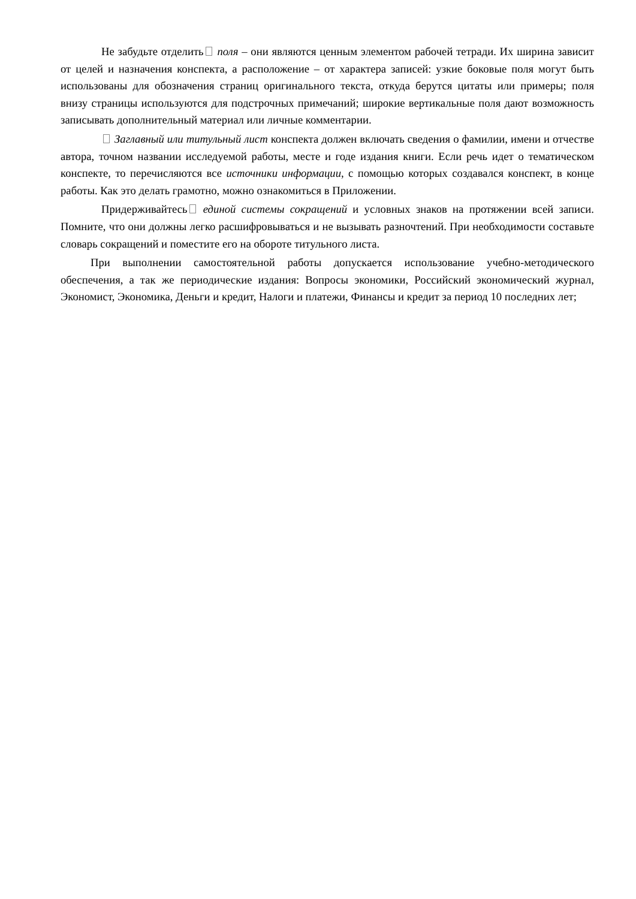Не забудьте отделить поля – они являются ценным элементом рабочей тетради. Их ширина зависит от целей и назначения конспекта, а расположение – от характера записей: узкие боковые поля могут быть использованы для обозначения страниц оригинального текста, откуда берутся цитаты или примеры; поля внизу страницы используются для подстрочных примечаний; широкие вертикальные поля дают возможность записывать дополнительный материал или личные комментарии.
Заглавный или титульный лист конспекта должен включать сведения о фамилии, имени и отчестве автора, точном названии исследуемой работы, месте и годе издания книги. Если речь идет о тематическом конспекте, то перечисляются все источники информации, с помощью которых создавался конспект, в конце работы. Как это делать грамотно, можно ознакомиться в Приложении.
Придерживайтесь единой системы сокращений и условных знаков на протяжении всей записи. Помните, что они должны легко расшифровываться и не вызывать разночтений. При необходимости составьте словарь сокращений и поместите его на обороте титульного листа.
При выполнении самостоятельной работы допускается использование учебно-методического обеспечения, а так же периодические издания: Вопросы экономики, Российский экономический журнал, Экономист, Экономика, Деньги и кредит, Налоги и платежи, Финансы и кредит за период 10 последних лет;